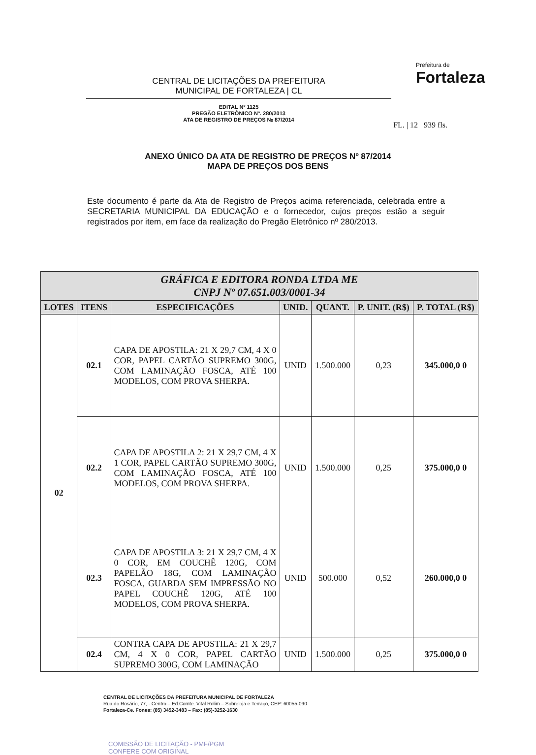CENTRAL DE LICITAÇÕES DA PREFEITURA
MUNICIPAL DE FORTALEZA | CL
EDITAL Nº 1125
PREGÃO ELETRÔNICO Nº. 280/2013
ATA DE REGISTRO DE PREÇOS № 87/2014
Prefeitura de
Fortaleza
FL. | 12 939 fls.
ANEXO ÚNICO DA ATA DE REGISTRO DE PREÇOS Nº 87/2014
MAPA DE PREÇOS DOS BENS
Este documento é parte da Ata de Registro de Preços acima referenciada, celebrada entre a SECRETARIA MUNICIPAL DA EDUCAÇÃO e o fornecedor, cujos preços estão a seguir registrados por item, em face da realização do Pregão Eletrônico nº 280/2013.
| GRÁFICA E EDITORA RONDA LTDA ME CNPJ Nº 07.651.003/0001-34 | | | | | | |
| LOTES | ITENS | ESPECIFICAÇÕES | UNID. | QUANT. | P. UNIT. (R$) | P. TOTAL (R$) |
| 02 | 02.1 | CAPA DE APOSTILA: 21 X 29,7 CM, 4 X 0 COR, PAPEL CARTÃO SUPREMO 300G, COM LAMINAÇÃO FOSCA, ATÉ 100 MODELOS, COM PROVA SHERPA. | UNID | 1.500.000 | 0,23 | 345.000,0 0 |
| | 02.2 | CAPA DE APOSTILA 2: 21 X 29,7 CM, 4 X 1 COR, PAPEL CARTÃO SUPREMO 300G, COM LAMINAÇÃO FOSCA, ATÉ 100 MODELOS, COM PROVA SHERPA. | UNID | 1.500.000 | 0,25 | 375.000,0 0 |
| | 02.3 | CAPA DE APOSTILA 3: 21 X 29,7 CM, 4 X 0 COR, EM COUCHÊ 120G, COM PAPELÃO 18G, COM LAMINAÇÃO FOSCA, GUARDA SEM IMPRESSÃO NO PAPEL COUCHÊ 120G, ATÉ 100 MODELOS, COM PROVA SHERPA. | UNID | 500.000 | 0,52 | 260.000,0 0 |
| | 02.4 | CONTRA CAPA DE APOSTILA: 21 X 29,7 CM, 4 X 0 COR, PAPEL CARTÃO SUPREMO 300G, COM LAMINAÇÃO | UNID | 1.500.000 | 0,25 | 375.000,0 0 |
CENTRAL DE LICITAÇÕES DA PREFEITURA MUNICIPAL DE FORTALEZA
Rua do Rosário, 77, - Centro – Ed.Comte. Vital Rolim – Sobreloja e Terraço, CEP: 60055-090
Fortaleza-Ce. Fones: (85) 3452-3483 – Fax: (85)-3252-1630
COMISSÃO DE LICITAÇÃO - PMF/PGM
CONFERE COM ORIGINAL